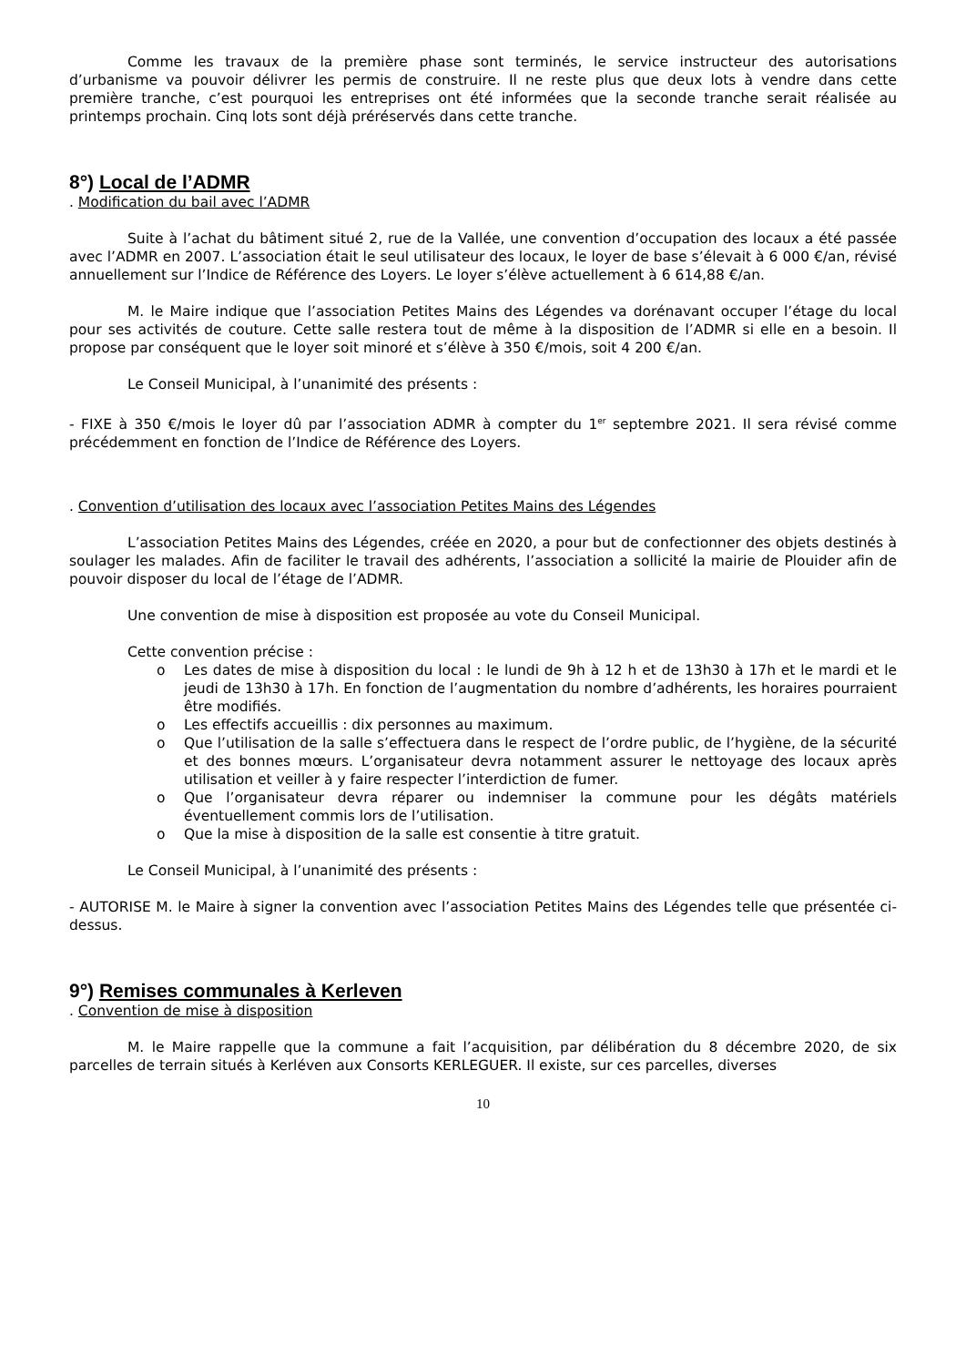Comme les travaux de la première phase sont terminés, le service instructeur des autorisations d’urbanisme va pouvoir délivrer les permis de construire. Il ne reste plus que deux lots à vendre dans cette première tranche, c’est pourquoi les entreprises ont été informées que la seconde tranche serait réalisée au printemps prochain. Cinq lots sont déjà préréservés dans cette tranche.
8°) Local de l’ADMR
. Modification du bail avec l’ADMR
Suite à l’achat du bâtiment situé 2, rue de la Vallée, une convention d’occupation des locaux a été passée avec l’ADMR en 2007. L’association était le seul utilisateur des locaux, le loyer de base s’élevait à 6 000 €/an, révisé annuellement sur l’Indice de Référence des Loyers. Le loyer s’élève actuellement à 6 614,88 €/an.
M. le Maire indique que l’association Petites Mains des Légendes va dorénavant occuper l’étage du local pour ses activités de couture. Cette salle restera tout de même à la disposition de l’ADMR si elle en a besoin. Il propose par conséquent que le loyer soit minoré et s’élève à 350 €/mois, soit 4 200 €/an.
Le Conseil Municipal, à l’unanimité des présents :
- FIXE à 350 €/mois le loyer dû par l’association ADMR à compter du 1<sup>er</sup> septembre 2021. Il sera révisé comme précédemment en fonction de l’Indice de Référence des Loyers.
. Convention d’utilisation des locaux avec l’association Petites Mains des Légendes
L’association Petites Mains des Légendes, créée en 2020, a pour but de confectionner des objets destinés à soulager les malades. Afin de faciliter le travail des adhérents, l’association a sollicité la mairie de Plouider afin de pouvoir disposer du local de l’étage de l’ADMR.
Une convention de mise à disposition est proposée au vote du Conseil Municipal.
Cette convention précise :
o Les dates de mise à disposition du local : le lundi de 9h à 12 h et de 13h30 à 17h et le mardi et le jeudi de 13h30 à 17h. En fonction de l’augmentation du nombre d’adhérents, les horaires pourraient être modifiés.
o Les effectifs accueillis : dix personnes au maximum.
o Que l’utilisation de la salle s’effectuera dans le respect de l’ordre public, de l’hygiène, de la sécurité et des bonnes mœurs. L’organisateur devra notamment assurer le nettoyage des locaux après utilisation et veiller à y faire respecter l’interdiction de fumer.
o Que l’organisateur devra réparer ou indemniser la commune pour les dégâts matériels éventuellement commis lors de l’utilisation.
o Que la mise à disposition de la salle est consentie à titre gratuit.
Le Conseil Municipal, à l’unanimité des présents :
- AUTORISE M. le Maire à signer la convention avec l’association Petites Mains des Légendes telle que présentée ci-dessus.
9°) Remises communales à Kerleven
. Convention de mise à disposition
M. le Maire rappelle que la commune a fait l’acquisition, par délibération du 8 décembre 2020, de six parcelles de terrain situés à Kerléven aux Consorts KERLEGUER. Il existe, sur ces parcelles, diverses
10